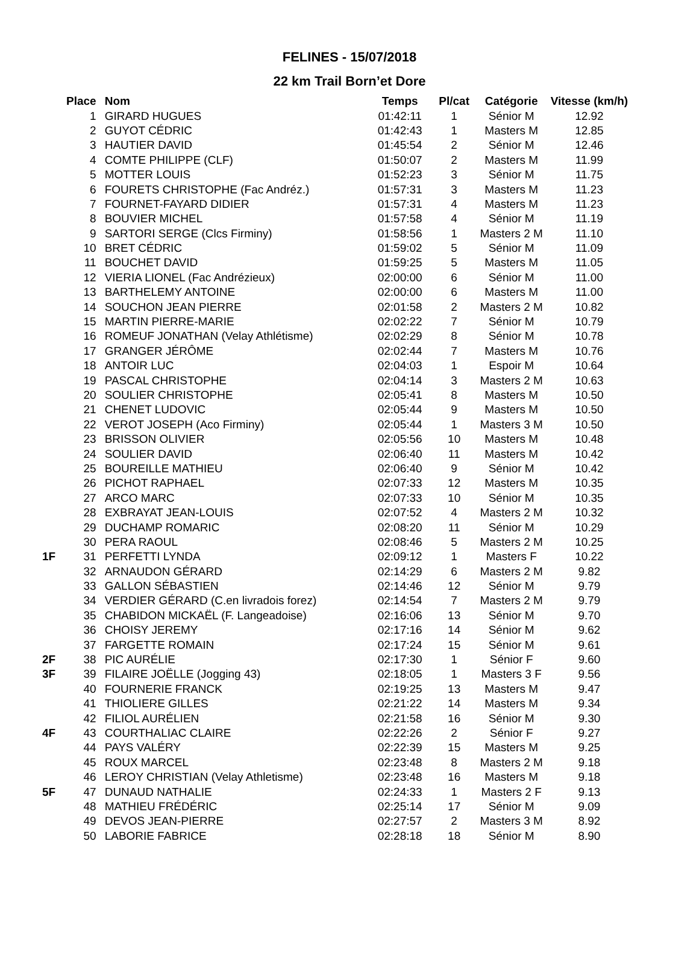FELINES - 15/07/2018
22 km Trail Born’et Dore
| | Place | Nom | Temps | Pl/cat | Catégorie | Vitesse (km/h) |
| --- | --- | --- | --- | --- | --- | --- |
| | 1 | GIRARD HUGUES | 01:42:11 | 1 | Sénior M | 12.92 |
| | 2 | GUYOT CÉDRIC | 01:42:43 | 1 | Masters M | 12.85 |
| | 3 | HAUTIER DAVID | 01:45:54 | 2 | Sénior M | 12.46 |
| | 4 | COMTE PHILIPPE (CLF) | 01:50:07 | 2 | Masters M | 11.99 |
| | 5 | MOTTER LOUIS | 01:52:23 | 3 | Sénior M | 11.75 |
| | 6 | FOURETS CHRISTOPHE (Fac Andréz.) | 01:57:31 | 3 | Masters M | 11.23 |
| | 7 | FOURNET-FAYARD DIDIER | 01:57:31 | 4 | Masters M | 11.23 |
| | 8 | BOUVIER MICHEL | 01:57:58 | 4 | Sénior M | 11.19 |
| | 9 | SARTORI SERGE (Clcs Firminy) | 01:58:56 | 1 | Masters 2 M | 11.10 |
| | 10 | BRET CÉDRIC | 01:59:02 | 5 | Sénior M | 11.09 |
| | 11 | BOUCHET DAVID | 01:59:25 | 5 | Masters M | 11.05 |
| | 12 | VIERIA LIONEL (Fac Andrézieux) | 02:00:00 | 6 | Sénior M | 11.00 |
| | 13 | BARTHELEMY ANTOINE | 02:00:00 | 6 | Masters M | 11.00 |
| | 14 | SOUCHON JEAN PIERRE | 02:01:58 | 2 | Masters 2 M | 10.82 |
| | 15 | MARTIN PIERRE-MARIE | 02:02:22 | 7 | Sénior M | 10.79 |
| | 16 | ROMEUF JONATHAN (Velay Athlétisme) | 02:02:29 | 8 | Sénior M | 10.78 |
| | 17 | GRANGER JÉRÔME | 02:02:44 | 7 | Masters M | 10.76 |
| | 18 | ANTOIR LUC | 02:04:03 | 1 | Espoir M | 10.64 |
| | 19 | PASCAL CHRISTOPHE | 02:04:14 | 3 | Masters 2 M | 10.63 |
| | 20 | SOULIER CHRISTOPHE | 02:05:41 | 8 | Masters M | 10.50 |
| | 21 | CHENET LUDOVIC | 02:05:44 | 9 | Masters M | 10.50 |
| | 22 | VEROT JOSEPH (Aco Firminy) | 02:05:44 | 1 | Masters 3 M | 10.50 |
| | 23 | BRISSON OLIVIER | 02:05:56 | 10 | Masters M | 10.48 |
| | 24 | SOULIER DAVID | 02:06:40 | 11 | Masters M | 10.42 |
| | 25 | BOUREILLE MATHIEU | 02:06:40 | 9 | Sénior M | 10.42 |
| | 26 | PICHOT RAPHAEL | 02:07:33 | 12 | Masters M | 10.35 |
| | 27 | ARCO MARC | 02:07:33 | 10 | Sénior M | 10.35 |
| | 28 | EXBRAYAT JEAN-LOUIS | 02:07:52 | 4 | Masters 2 M | 10.32 |
| | 29 | DUCHAMP ROMARIC | 02:08:20 | 11 | Sénior M | 10.29 |
| | 30 | PERA RAOUL | 02:08:46 | 5 | Masters 2 M | 10.25 |
| 1F | 31 | PERFETTI LYNDA | 02:09:12 | 1 | Masters F | 10.22 |
| | 32 | ARNAUDON GÉRARD | 02:14:29 | 6 | Masters 2 M | 9.82 |
| | 33 | GALLON SÉBASTIEN | 02:14:46 | 12 | Sénior M | 9.79 |
| | 34 | VERDIER GÉRARD (C.en livradois forez) | 02:14:54 | 7 | Masters 2 M | 9.79 |
| | 35 | CHABIDON MICKAËL (F. Langeadoise) | 02:16:06 | 13 | Sénior M | 9.70 |
| | 36 | CHOISY JEREMY | 02:17:16 | 14 | Sénior M | 9.62 |
| | 37 | FARGETTE ROMAIN | 02:17:24 | 15 | Sénior M | 9.61 |
| 2F | 38 | PIC AURÉLIE | 02:17:30 | 1 | Sénior F | 9.60 |
| 3F | 39 | FILAIRE JOËLLE (Jogging 43) | 02:18:05 | 1 | Masters 3 F | 9.56 |
| | 40 | FOURNERIE FRANCK | 02:19:25 | 13 | Masters M | 9.47 |
| | 41 | THIOLIERE GILLES | 02:21:22 | 14 | Masters M | 9.34 |
| | 42 | FILIOL AURÉLIEN | 02:21:58 | 16 | Sénior M | 9.30 |
| 4F | 43 | COURTHALIAC CLAIRE | 02:22:26 | 2 | Sénior F | 9.27 |
| | 44 | PAYS VALÉRY | 02:22:39 | 15 | Masters M | 9.25 |
| | 45 | ROUX MARCEL | 02:23:48 | 8 | Masters 2 M | 9.18 |
| | 46 | LEROY CHRISTIAN (Velay Athletisme) | 02:23:48 | 16 | Masters M | 9.18 |
| 5F | 47 | DUNAUD NATHALIE | 02:24:33 | 1 | Masters 2 F | 9.13 |
| | 48 | MATHIEU FRÉDÉRIC | 02:25:14 | 17 | Sénior M | 9.09 |
| | 49 | DEVOS JEAN-PIERRE | 02:27:57 | 2 | Masters 3 M | 8.92 |
| | 50 | LABORIE FABRICE | 02:28:18 | 18 | Sénior M | 8.90 |